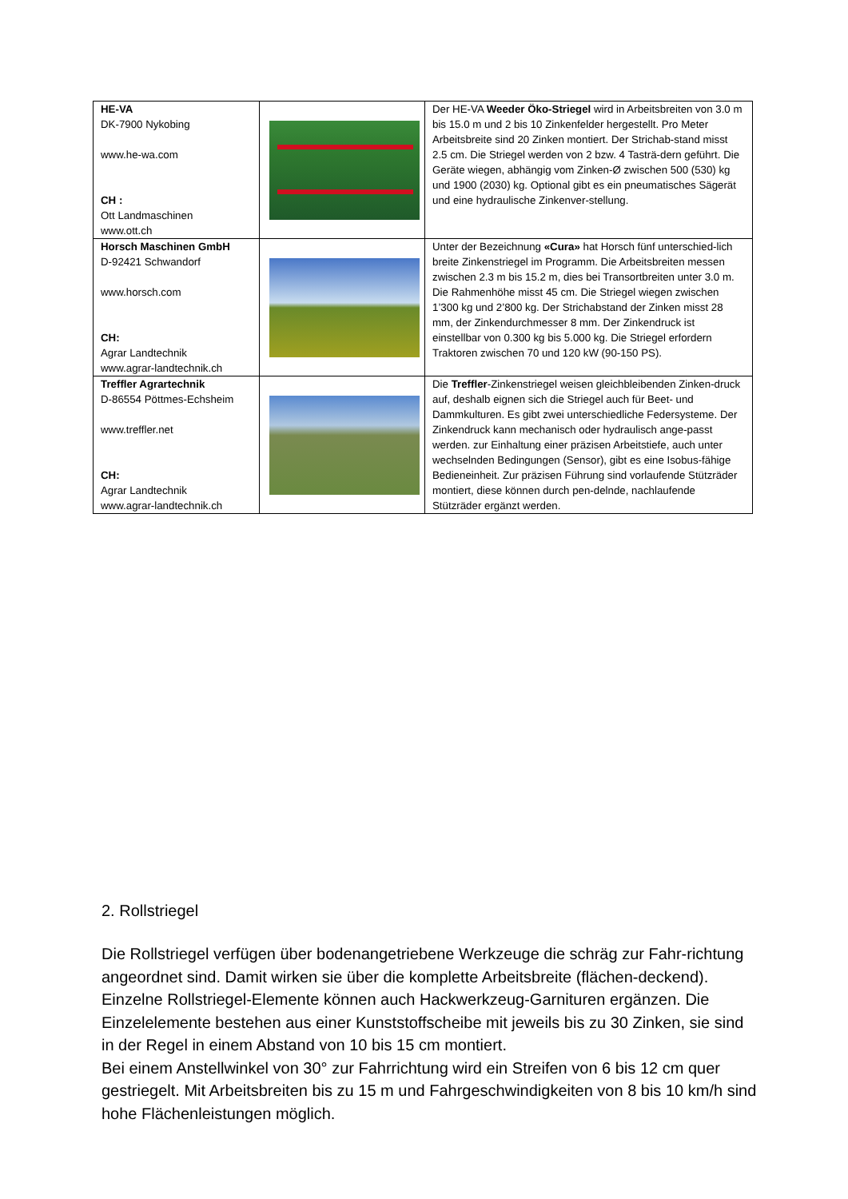| HE-VA DK-7900 Nykobing www.he-wa.com CH : Ott Landmaschinen www.ott.ch | | Der HE-VA Weeder Öko-Striegel wird in Arbeitsbreiten von 3.0 m bis 15.0 m und 2 bis 10 Zinkenfelder hergestellt. Pro Meter Arbeitsbreite sind 20 Zinken montiert. Der Strichab-stand misst 2.5 cm. Die Striegel werden von 2 bzw. 4 Tasträ-dern geführt. Die Geräte wiegen, abhängig vom Zinken-Ø zwischen 500 (530) kg und 1900 (2030) kg. Optional gibt es ein pneumatisches Sägerät und eine hydraulische Zinkenver-stellung. |
| Horsch Maschinen GmbH D-92421 Schwandorf www.horsch.com CH: Agrar Landtechnik www.agrar-landtechnik.ch | | Unter der Bezeichnung «Cura» hat Horsch fünf unterschied-lich breite Zinkenstriegel im Programm. Die Arbeitsbreiten messen zwischen 2.3 m bis 15.2 m, dies bei Transortbreiten unter 3.0 m. Die Rahmenhöhe misst 45 cm. Die Striegel wiegen zwischen 1’300 kg und 2’800 kg. Der Strichabstand der Zinken misst 28 mm, der Zinkendurchmesser 8 mm. Der Zinkendruck ist einstellbar von 0.300 kg bis 5.000 kg. Die Striegel erfordern Traktoren zwischen 70 und 120 kW (90-150 PS). |
| Treffler Agrartechnik D-86554 Pöttmes-Echsheim www.treffler.net CH: Agrar Landtechnik www.agrar-landtechnik.ch | | Die Treffler -Zinkenstriegel weisen gleichbleibenden Zinken-druck auf, deshalb eignen sich die Striegel auch für Beet- und Dammkulturen. Es gibt zwei unterschiedliche Federsysteme. Der Zinkendruck kann mechanisch oder hydraulisch ange-passt werden. zur Einhaltung einer präzisen Arbeitstiefe, auch unter wechselnden Bedingungen (Sensor), gibt es eine Isobus-fähige Bedieneinheit. Zur präzisen Führung sind vorlaufende Stützräder montiert, diese können durch pen-delnde, nachlaufende Stützräder ergänzt werden. |
2. Rollstriegel
Die Rollstriegel verfügen über bodenangetriebene Werkzeuge die schräg zur Fahr-richtung angeordnet sind. Damit wirken sie über die komplette Arbeitsbreite (flächen-deckend). Einzelne Rollstriegel-Elemente können auch Hackwerkzeug-Garnituren ergänzen. Die Einzelelemente bestehen aus einer Kunststoffscheibe mit jeweils bis zu 30 Zinken, sie sind in der Regel in einem Abstand von 10 bis 15 cm montiert.
Bei einem Anstellwinkel von 30° zur Fahrrichtung wird ein Streifen von 6 bis 12 cm quer gestriegelt. Mit Arbeitsbreiten bis zu 15 m und Fahrgeschwindigkeiten von 8 bis 10 km/h sind hohe Flächenleistungen möglich.